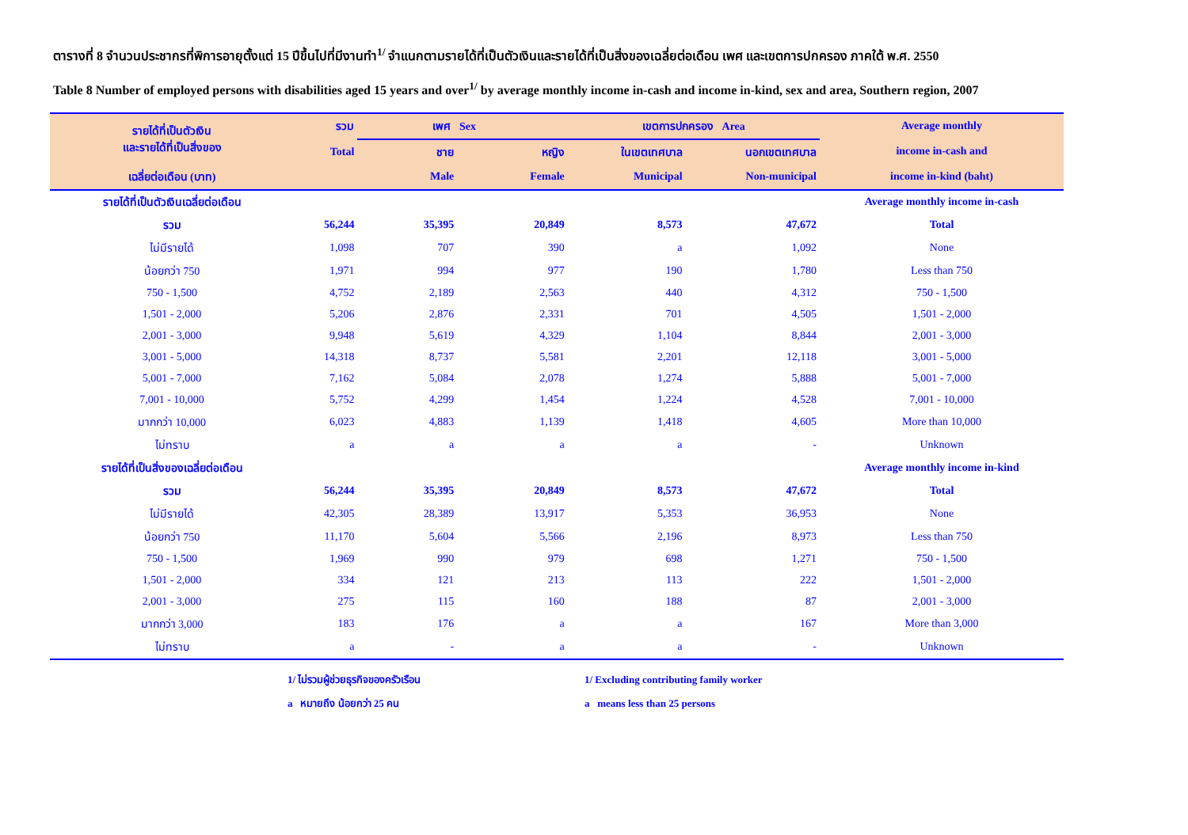ตารางที่ 8 จำนวนประชากรที่พิการอายุตั้งแต่ 15 ปีขึ้นไปที่มีงานทำ<sup>1/</sup> จำแนกตามรายได้ที่เป็นตัวเงินและรายได้ที่เป็นสิ่งของเฉลี่ยต่อเดือน เพศ และเขตการปกครอง ภาคใต้ พ.ศ. 2550
Table 8 Number of employed persons with disabilities aged 15 years and over<sup>1/</sup> by average monthly income in-cash and income in-kind, sex and area, Southern region, 2007
| รายได้ที่เป็นตัวเงิน และรายได้ที่เป็นสิ่งของ | รวม | เพศ Sex | | เขตการปกครอง Area | | Average monthly income in-cash and income in-kind (baht) |
| --- | --- | --- | --- | --- | --- | --- |
| | Total | ชาย | หญิง | ในเขตเทศบาล | นอกเขตเทศบาล | |
| เฉลี่ยต่อเดือน (บาท) | | Male | Female | Municipal | Non-municipal | |
| รายได้ที่เป็นตัวเงินเฉลี่ยต่อเดือน | | | | | | Average monthly income in-cash |
| รวม | 56,244 | 35,395 | 20,849 | 8,573 | 47,672 | Total |
| ไม่มีรายได้ | 1,098 | 707 | 390 | a | 1,092 | None |
| น้อยกว่า 750 | 1,971 | 994 | 977 | 190 | 1,780 | Less than 750 |
| 750 - 1,500 | 4,752 | 2,189 | 2,563 | 440 | 4,312 | 750 - 1,500 |
| 1,501 - 2,000 | 5,206 | 2,876 | 2,331 | 701 | 4,505 | 1,501 - 2,000 |
| 2,001 - 3,000 | 9,948 | 5,619 | 4,329 | 1,104 | 8,844 | 2,001 - 3,000 |
| 3,001 - 5,000 | 14,318 | 8,737 | 5,581 | 2,201 | 12,118 | 3,001 - 5,000 |
| 5,001 - 7,000 | 7,162 | 5,084 | 2,078 | 1,274 | 5,888 | 5,001 - 7,000 |
| 7,001 - 10,000 | 5,752 | 4,299 | 1,454 | 1,224 | 4,528 | 7,001 - 10,000 |
| มากกว่า 10,000 | 6,023 | 4,883 | 1,139 | 1,418 | 4,605 | More than 10,000 |
| ไม่ทราบ | a | a | a | a | - | Unknown |
| รายได้ที่เป็นสิ่งของเฉลี่ยต่อเดือน | | | | | | Average monthly income in-kind |
| รวม | 56,244 | 35,395 | 20,849 | 8,573 | 47,672 | Total |
| ไม่มีรายได้ | 42,305 | 28,389 | 13,917 | 5,353 | 36,953 | None |
| น้อยกว่า 750 | 11,170 | 5,604 | 5,566 | 2,196 | 8,973 | Less than 750 |
| 750 - 1,500 | 1,969 | 990 | 979 | 698 | 1,271 | 750 - 1,500 |
| 1,501 - 2,000 | 334 | 121 | 213 | 113 | 222 | 1,501 - 2,000 |
| 2,001 - 3,000 | 275 | 115 | 160 | 188 | 87 | 2,001 - 3,000 |
| มากกว่า 3,000 | 183 | 176 | a | a | 167 | More than 3,000 |
| ไม่ทราบ | a | - | a | a | - | Unknown |
1/ ไม่รวมผู้ช่วยธุรกิจของครัวเรือน
a หมายถึง น้อยกว่า 25 คน
1/ Excluding contributing family worker
a means less than 25 persons